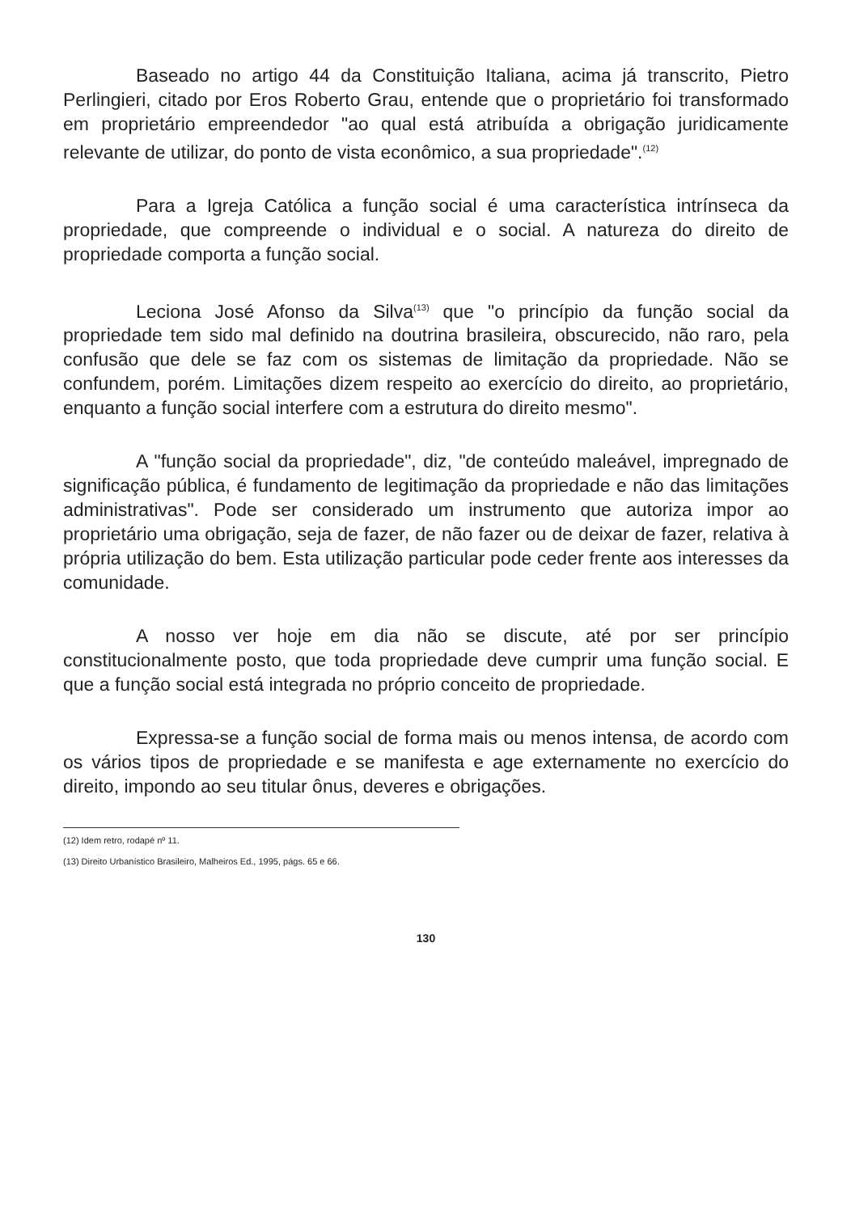Baseado no artigo 44 da Constituição Italiana, acima já transcrito, Pietro Perlingieri, citado por Eros Roberto Grau, entende que o proprietário foi transformado em proprietário empreendedor "ao qual está atribuída a obrigação juridicamente relevante de utilizar, do ponto de vista econômico, a sua propriedade".<sup>(12)</sup>
Para a Igreja Católica a função social é uma característica intrínseca da propriedade, que compreende o individual e o social. A natureza do direito de propriedade comporta a função social.
Leciona José Afonso da Silva<sup>(13)</sup> que "o princípio da função social da propriedade tem sido mal definido na doutrina brasileira, obscurecido, não raro, pela confusão que dele se faz com os sistemas de limitação da propriedade. Não se confundem, porém. Limitações dizem respeito ao exercício do direito, ao proprietário, enquanto a função social interfere com a estrutura do direito mesmo".
A "função social da propriedade", diz, "de conteúdo maleável, impregnado de significação pública, é fundamento de legitimação da propriedade e não das limitações administrativas". Pode ser considerado um instrumento que autoriza impor ao proprietário uma obrigação, seja de fazer, de não fazer ou de deixar de fazer, relativa à própria utilização do bem. Esta utilização particular pode ceder frente aos interesses da comunidade.
A nosso ver hoje em dia não se discute, até por ser princípio constitucionalmente posto, que toda propriedade deve cumprir uma função social. E que a função social está integrada no próprio conceito de propriedade.
Expressa-se a função social de forma mais ou menos intensa, de acordo com os vários tipos de propriedade e se manifesta e age externamente no exercício do direito, impondo ao seu titular ônus, deveres e obrigações.
(12) Idem retro, rodapé nº 11.
(13) Direito Urbanístico Brasileiro, Malheiros Ed., 1995, págs. 65 e 66.
130